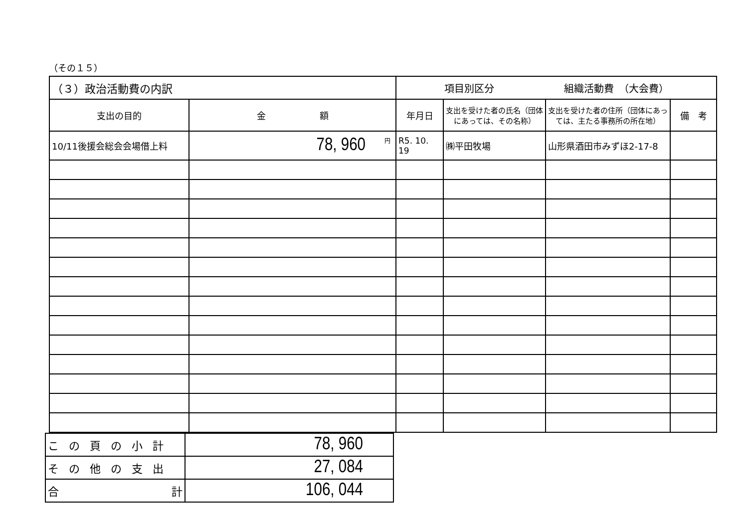（その１５）
| （３）政治活動費の内訳 | | 項目別区分 組織活動費 （大会費） | | | |
| 支出の目的 | 金 額 | 年月日 | 支出を受けた者の氏名（団体にあっては、その名称） | 支出を受けた者の住所（団体にあっては、主たる事務所の所在地） | 備 考 |
| 10/11後援会総会会場借上料 | <sup>円</sup>78, 960 | R5. 10. 19 | ㈱平田牧場 | 山形県酒田市みずほ2-17-8 | |
| この頁の小計 | 78, 960 |
| その他の支出 | 27, 084 |
| 合 計 | 106, 044 |